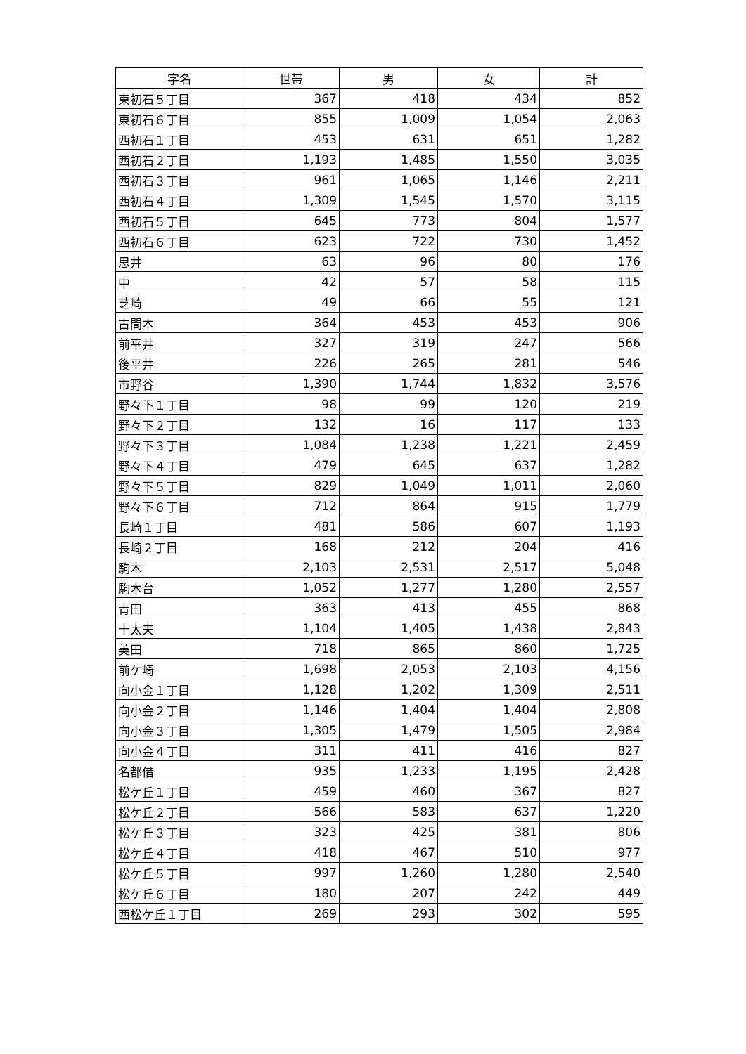| 字名 | 世帯 | 男 | 女 | 計 |
| --- | --- | --- | --- | --- |
| 東初石５丁目 | 367 | 418 | 434 | 852 |
| 東初石６丁目 | 855 | 1,009 | 1,054 | 2,063 |
| 西初石１丁目 | 453 | 631 | 651 | 1,282 |
| 西初石２丁目 | 1,193 | 1,485 | 1,550 | 3,035 |
| 西初石３丁目 | 961 | 1,065 | 1,146 | 2,211 |
| 西初石４丁目 | 1,309 | 1,545 | 1,570 | 3,115 |
| 西初石５丁目 | 645 | 773 | 804 | 1,577 |
| 西初石６丁目 | 623 | 722 | 730 | 1,452 |
| 思井 | 63 | 96 | 80 | 176 |
| 中 | 42 | 57 | 58 | 115 |
| 芝崎 | 49 | 66 | 55 | 121 |
| 古間木 | 364 | 453 | 453 | 906 |
| 前平井 | 327 | 319 | 247 | 566 |
| 後平井 | 226 | 265 | 281 | 546 |
| 市野谷 | 1,390 | 1,744 | 1,832 | 3,576 |
| 野々下１丁目 | 98 | 99 | 120 | 219 |
| 野々下２丁目 | 132 | 16 | 117 | 133 |
| 野々下３丁目 | 1,084 | 1,238 | 1,221 | 2,459 |
| 野々下４丁目 | 479 | 645 | 637 | 1,282 |
| 野々下５丁目 | 829 | 1,049 | 1,011 | 2,060 |
| 野々下６丁目 | 712 | 864 | 915 | 1,779 |
| 長崎１丁目 | 481 | 586 | 607 | 1,193 |
| 長崎２丁目 | 168 | 212 | 204 | 416 |
| 駒木 | 2,103 | 2,531 | 2,517 | 5,048 |
| 駒木台 | 1,052 | 1,277 | 1,280 | 2,557 |
| 青田 | 363 | 413 | 455 | 868 |
| 十太夫 | 1,104 | 1,405 | 1,438 | 2,843 |
| 美田 | 718 | 865 | 860 | 1,725 |
| 前ケ崎 | 1,698 | 2,053 | 2,103 | 4,156 |
| 向小金１丁目 | 1,128 | 1,202 | 1,309 | 2,511 |
| 向小金２丁目 | 1,146 | 1,404 | 1,404 | 2,808 |
| 向小金３丁目 | 1,305 | 1,479 | 1,505 | 2,984 |
| 向小金４丁目 | 311 | 411 | 416 | 827 |
| 名都借 | 935 | 1,233 | 1,195 | 2,428 |
| 松ケ丘１丁目 | 459 | 460 | 367 | 827 |
| 松ケ丘２丁目 | 566 | 583 | 637 | 1,220 |
| 松ケ丘３丁目 | 323 | 425 | 381 | 806 |
| 松ケ丘４丁目 | 418 | 467 | 510 | 977 |
| 松ケ丘５丁目 | 997 | 1,260 | 1,280 | 2,540 |
| 松ケ丘６丁目 | 180 | 207 | 242 | 449 |
| 西松ケ丘１丁目 | 269 | 293 | 302 | 595 |